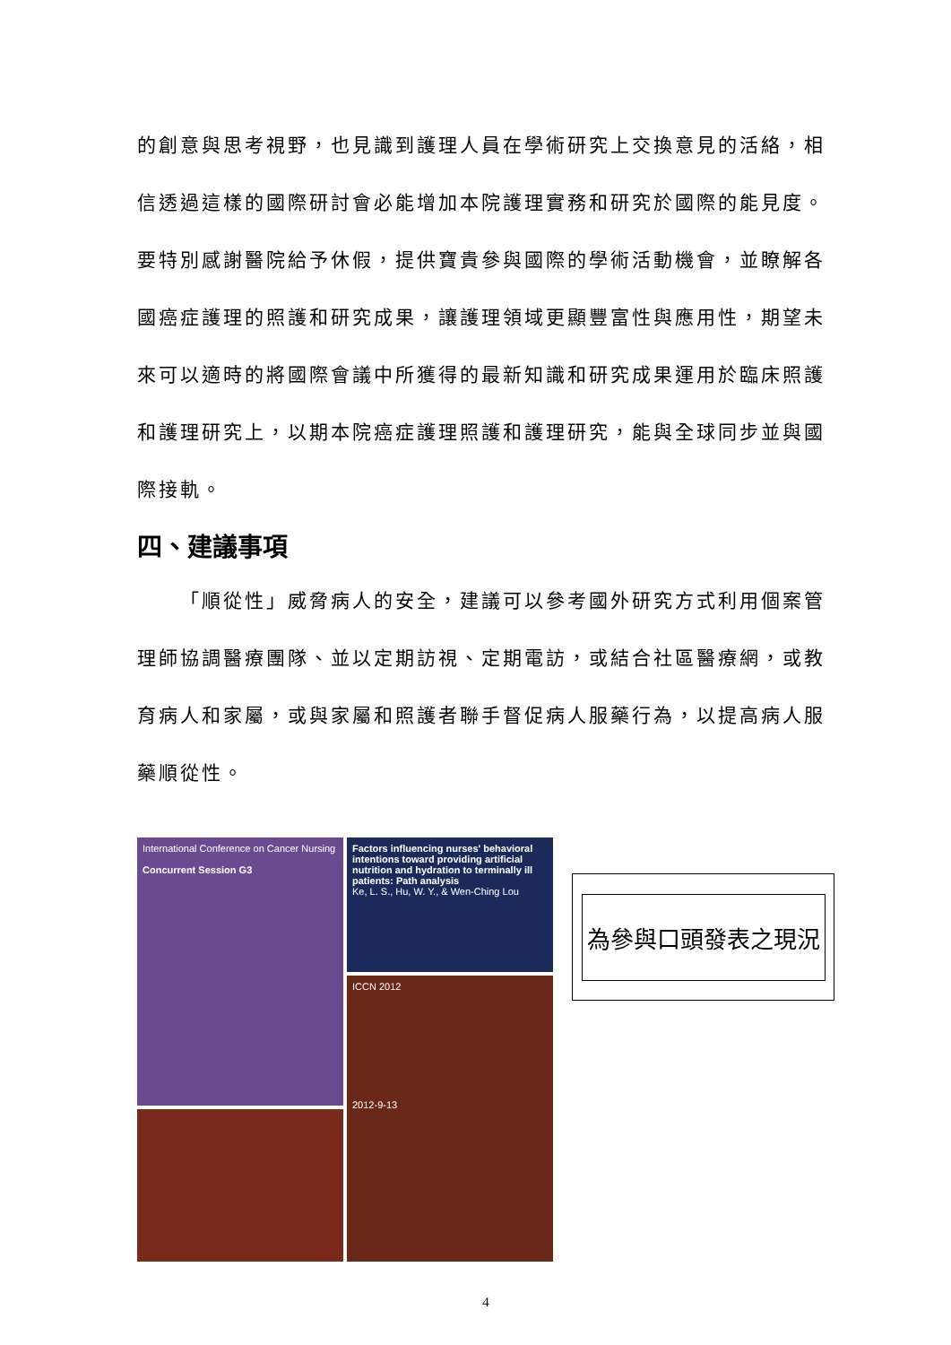的創意與思考視野，也見識到護理人員在學術研究上交換意見的活絡，相信透過這樣的國際研討會必能增加本院護理實務和研究於國際的能見度。要特別感謝醫院給予休假，提供寶貴參與國際的學術活動機會，並瞭解各國癌症護理的照護和研究成果，讓護理領域更顯豐富性與應用性，期望未來可以適時的將國際會議中所獲得的最新知識和研究成果運用於臨床照護和護理研究上，以期本院癌症護理照護和護理研究，能與全球同步並與國際接軌。
四、建議事項
「順從性」威脅病人的安全，建議可以參考國外研究方式利用個案管理師協調醫療團隊、並以定期訪視、定期電訪，或結合社區醫療網，或教育病人和家屬，或與家屬和照護者聯手督促病人服藥行為，以提高病人服藥順從性。
International Conference on Cancer Nursing
Concurrent Session G3
Factors influencing nurses' behavioral intentions toward providing artificial nutrition and hydration to terminally ill patients: Path analysis
Ke, L. S., Hu, W. Y., & Wen-Ching Lou
ICCN 2012
2012-9-13
為參與口頭發表之現況
4